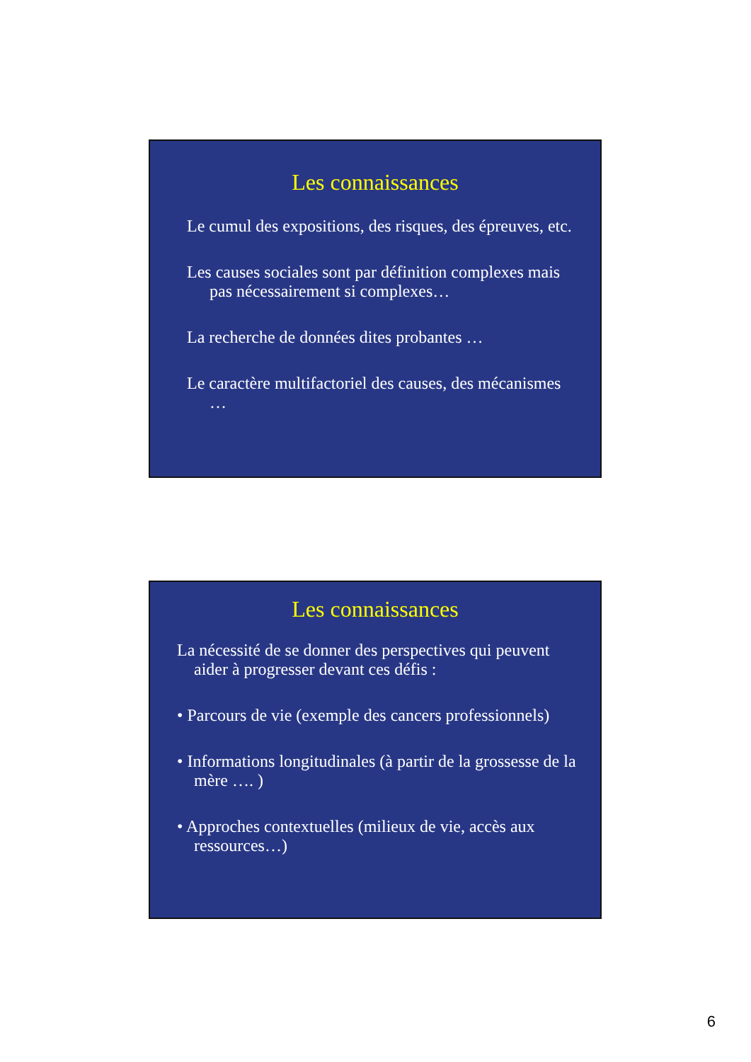Les connaissances
Le cumul des expositions, des risques, des épreuves, etc.
Les causes sociales sont par définition complexes mais pas nécessairement si complexes…
La recherche de données dites probantes …
Le caractère multifactoriel des causes, des mécanismes …
Les connaissances
La nécessité de se donner des perspectives qui peuvent aider à progresser devant ces défis :
• Parcours de vie (exemple des cancers professionnels)
• Informations longitudinales (à partir de la grossesse de la mère …. )
• Approches contextuelles (milieux de vie, accès aux ressources…)
6